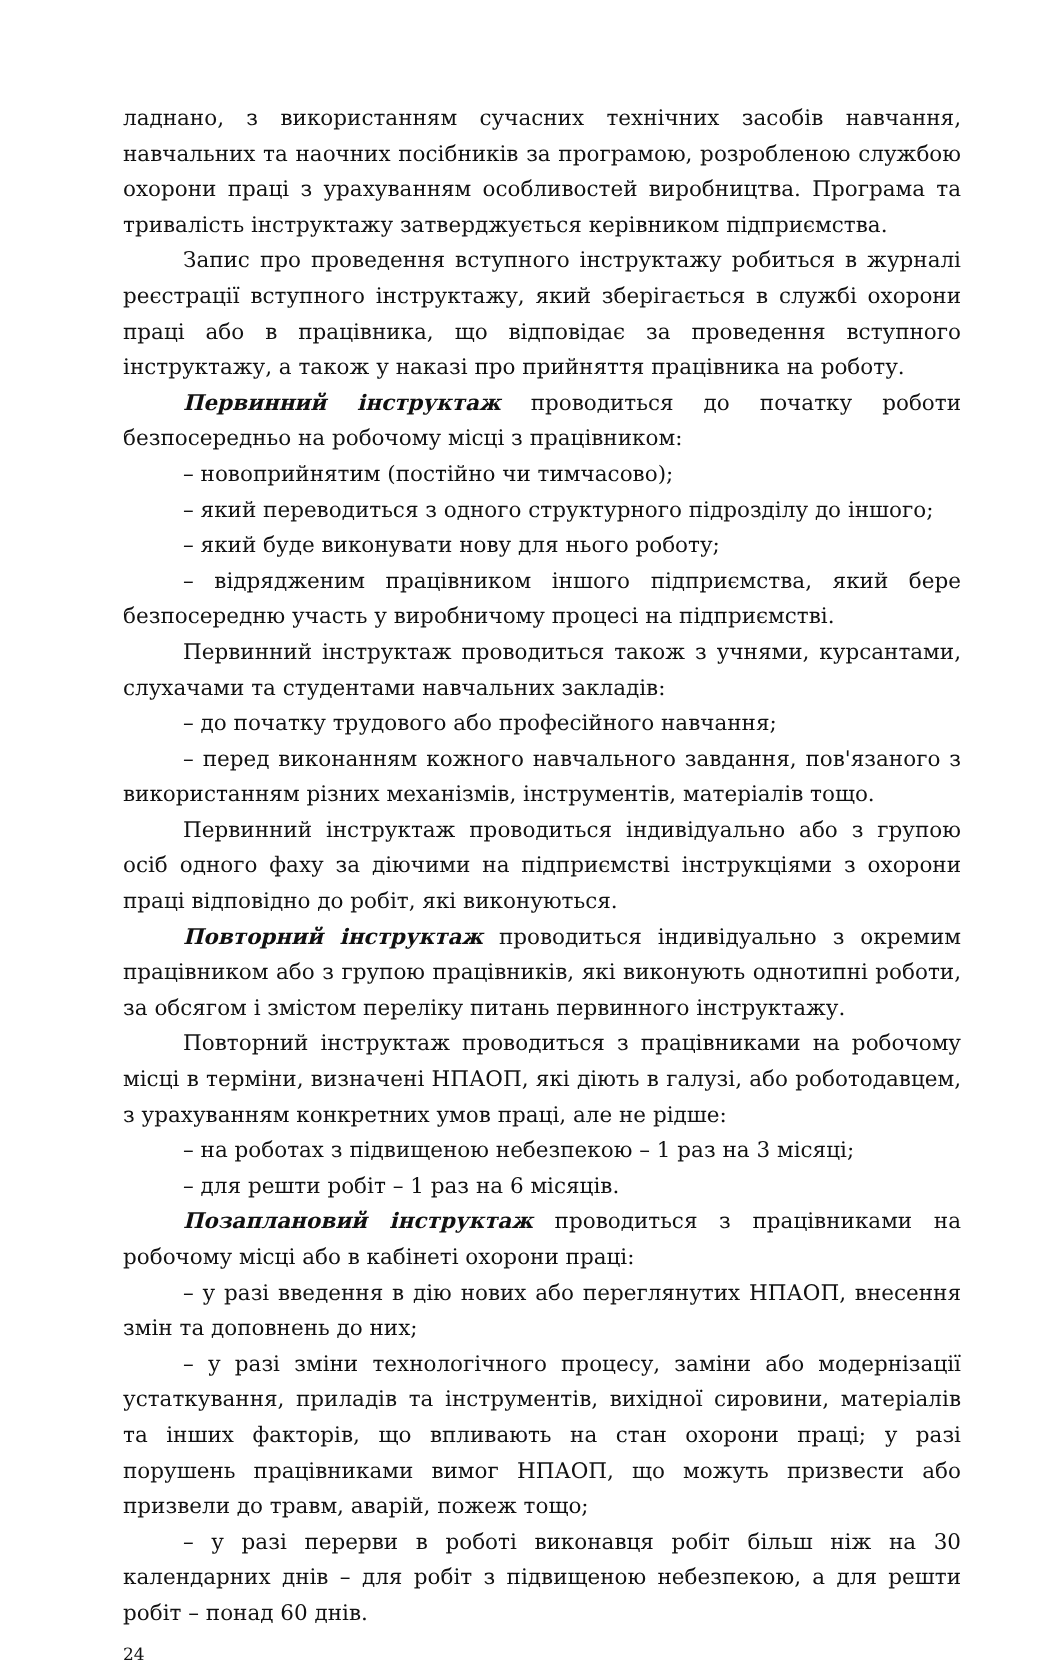ладнано, з використанням сучасних технічних засобів навчання, навчальних та наочних посібників за програмою, розробленою службою охорони праці з урахуванням особливостей виробництва. Програма та тривалість інструктажу затверджується керівником підприємства.
Запис про проведення вступного інструктажу робиться в журналі реєстрації вступного інструктажу, який зберігається в службі охорони праці або в працівника, що відповідає за проведення вступного інструктажу, а також у наказі про прийняття працівника на роботу.
Первинний інструктаж проводиться до початку роботи безпосередньо на робочому місці з працівником:
– новоприйнятим (постійно чи тимчасово);
– який переводиться з одного структурного підрозділу до іншого;
– який буде виконувати нову для нього роботу;
– відрядженим працівником іншого підприємства, який бере безпосередню участь у виробничому процесі на підприємстві.
Первинний інструктаж проводиться також з учнями, курсантами, слухачами та студентами навчальних закладів:
– до початку трудового або професійного навчання;
– перед виконанням кожного навчального завдання, пов'язаного з використанням різних механізмів, інструментів, матеріалів тощо.
Первинний інструктаж проводиться індивідуально або з групою осіб одного фаху за діючими на підприємстві інструкціями з охорони праці відповідно до робіт, які виконуються.
Повторний інструктаж проводиться індивідуально з окремим працівником або з групою працівників, які виконують однотипні роботи, за обсягом і змістом переліку питань первинного інструктажу.
Повторний інструктаж проводиться з працівниками на робочому місці в терміни, визначені НПАОП, які діють в галузі, або роботодавцем, з урахуванням конкретних умов праці, але не рідше:
– на роботах з підвищеною небезпекою – 1 раз на 3 місяці;
– для решти робіт – 1 раз на 6 місяців.
Позаплановий інструктаж проводиться з працівниками на робочому місці або в кабінеті охорони праці:
– у разі введення в дію нових або переглянутих НПАОП, внесення змін та доповнень до них;
– у разі зміни технологічного процесу, заміни або модернізації устаткування, приладів та інструментів, вихідної сировини, матеріалів та інших факторів, що впливають на стан охорони праці; у разі порушень працівниками вимог НПАОП, що можуть призвести або призвели до травм, аварій, пожеж тощо;
– у разі перерви в роботі виконавця робіт більш ніж на 30 календарних днів – для робіт з підвищеною небезпекою, а для решти робіт – понад 60 днів.
24